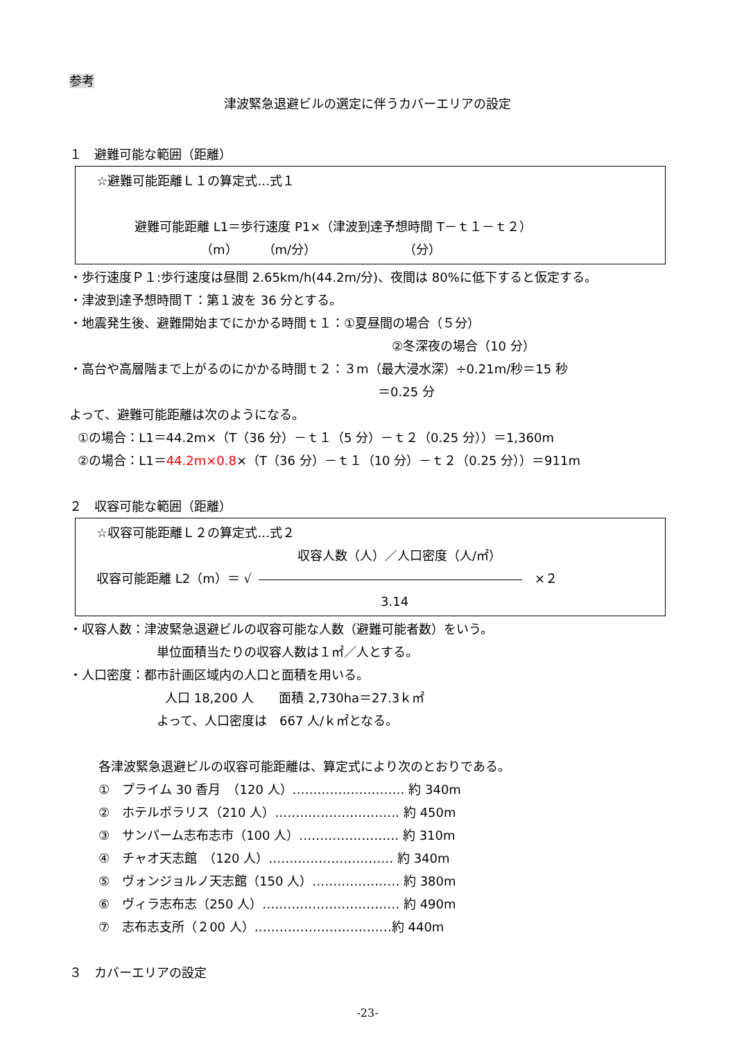参考
津波緊急退避ビルの選定に伴うカバーエリアの設定
１　避難可能な範囲（距離）
☆避難可能距離Ｌ１の算定式…式１
避難可能距離 L1＝歩行速度 P1×（津波到達予想時間 T－ｔ１－ｔ２）
（m）　　（m/分）　　　　　　　　（分）
・歩行速度Ｐ１:歩行速度は昼間 2.65km/h(44.2m/分)、夜間は 80%に低下すると仮定する。
・津波到達予想時間Ｔ：第１波を 36 分とする。
・地震発生後、避難開始までにかかる時間ｔ１：①夏昼間の場合（５分）
②冬深夜の場合（10 分）
・高台や高層階まで上がるのにかかる時間ｔ２：３m（最大浸水深）÷0.21m/秒＝15 秒
＝0.25 分
よって、避難可能距離は次のようになる。
①の場合：L1＝44.2m×（T（36 分）－ｔ１（5 分）－ｔ２（0.25 分））＝1,360m
②の場合：L1＝44.2m×0.8×（T（36 分）－ｔ１（10 分）－ｔ２（0.25 分））＝911m
２　収容可能な範囲（距離）
☆収容可能距離Ｌ２の算定式…式２
収容人数（人）／人口密度（人/㎡）
収容可能距離 L2（m）＝ √　×２
3.14
・収容人数：津波緊急退避ビルの収容可能な人数（避難可能者数）をいう。
単位面積当たりの収容人数は１㎡／人とする。
・人口密度：都市計画区域内の人口と面積を用いる。
人口 18,200 人　　面積 2,730ha＝27.3ｋ㎡
よって、人口密度は　667 人/ｋ㎡となる。
各津波緊急退避ビルの収容可能距離は、算定式により次のとおりである。
①　プライム 30 香月　（120 人）……………………… 約 340m
②　ホテルポラリス（210 人）………………………… 約 450m
③　サンパーム志布志市（100 人）…………………… 約 310m
④　チャオ天志館　（120 人）………………………… 約 340m
⑤　ヴォンジョルノ天志館（150 人）………………… 約 380m
⑥　ヴィラ志布志（250 人）…………………………… 約 490m
⑦　志布志支所（２00 人）……………………………約 440m
３　カバーエリアの設定
-23-